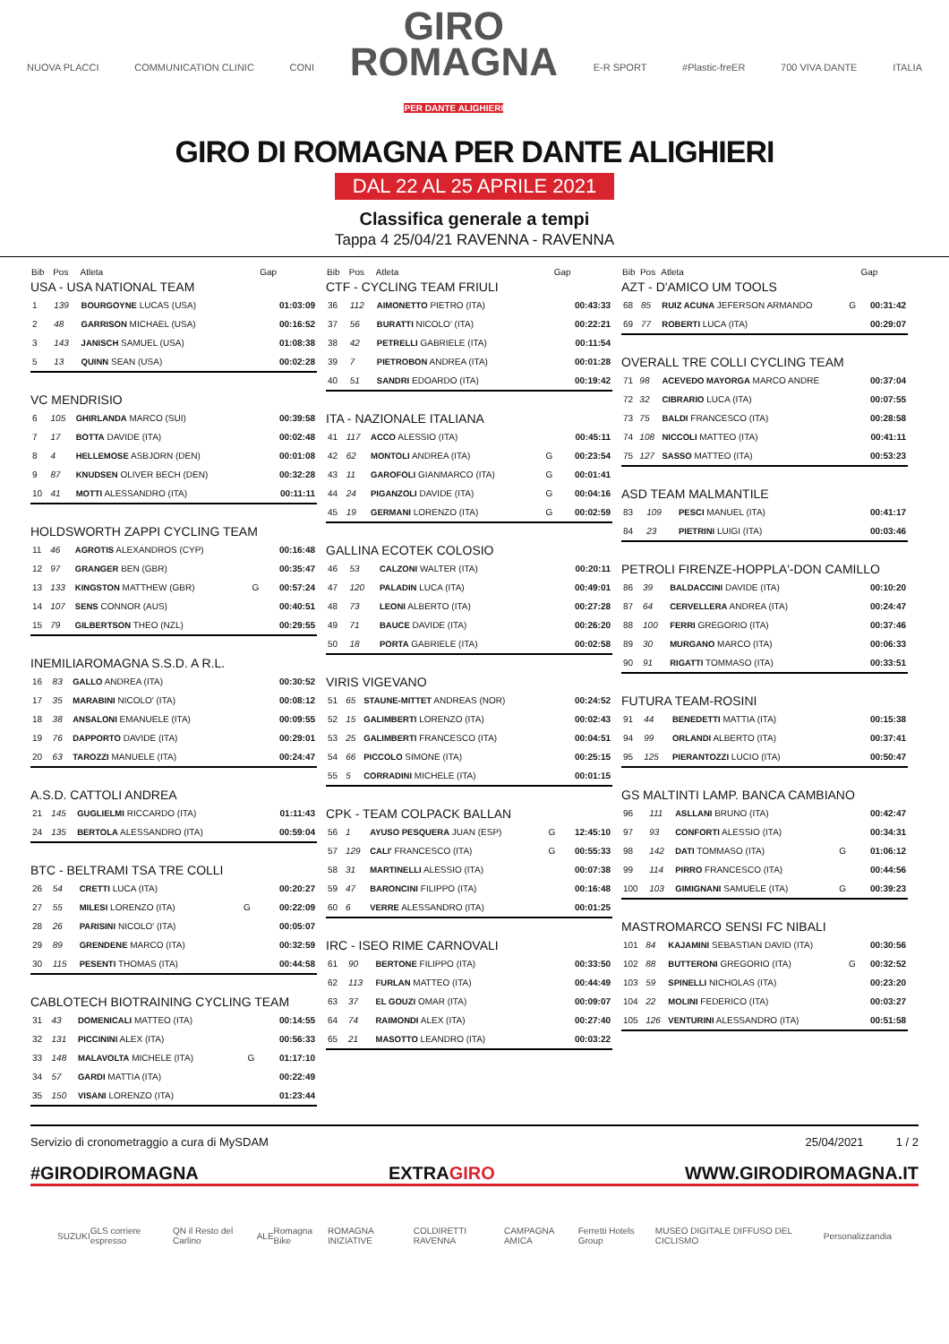NUOVA PLACCI COMMUNICATION CLINIC CONI GIRO
ROMAGNA
PER DANTE ALIGHIERI E-R SPORT #Plastic-freER 700 VIVA DANTE ITALIA
GIRO DI ROMAGNA PER DANTE ALIGHIERI
DAL 22 AL 25 APRILE 2021
Classifica generale a tempi
Tappa 4 25/04/21 RAVENNA - RAVENNA
| Bib | Pos | Atleta | | Gap |
| --- | --- | --- | --- | --- |
| USA - USA NATIONAL TEAM | | | | |
| 1 | 139 | BOURGOYNE LUCAS (USA) | | 01:03:09 |
| 2 | 48 | GARRISON MICHAEL (USA) | | 00:16:52 |
| 3 | 143 | JANISCH SAMUEL (USA) | | 01:08:38 |
| 5 | 13 | QUINN SEAN (USA) | | 00:02:28 |
| VC MENDRISIO | | | | |
| 6 | 105 | GHIRLANDA MARCO (SUI) | | 00:39:58 |
| 7 | 17 | BOTTA DAVIDE (ITA) | | 00:02:48 |
| 8 | 4 | HELLEMOSE ASBJORN (DEN) | | 00:01:08 |
| 9 | 87 | KNUDSEN OLIVER BECH (DEN) | | 00:32:28 |
| 10 | 41 | MOTTI ALESSANDRO (ITA) | | 00:11:11 |
| HOLDSWORTH ZAPPI CYCLING TEAM | | | | |
| 11 | 46 | AGROTIS ALEXANDROS (CYP) | | 00:16:48 |
| 12 | 97 | GRANGER BEN (GBR) | | 00:35:47 |
| 13 | 133 | KINGSTON MATTHEW (GBR) | G | 00:57:24 |
| 14 | 107 | SENS CONNOR (AUS) | | 00:40:51 |
| 15 | 79 | GILBERTSON THEO (NZL) | | 00:29:55 |
| INEMILIAROMAGNA S.S.D. A R.L. | | | | |
| 16 | 83 | GALLO ANDREA (ITA) | | 00:30:52 |
| 17 | 35 | MARABINI NICOLO' (ITA) | | 00:08:12 |
| 18 | 38 | ANSALONI EMANUELE (ITA) | | 00:09:55 |
| 19 | 76 | DAPPORTO DAVIDE (ITA) | | 00:29:01 |
| 20 | 63 | TAROZZI MANUELE (ITA) | | 00:24:47 |
| A.S.D. CATTOLI ANDREA | | | | |
| 21 | 145 | GUGLIELMI RICCARDO (ITA) | | 01:11:43 |
| 24 | 135 | BERTOLA ALESSANDRO (ITA) | | 00:59:04 |
| BTC - BELTRAMI TSA TRE COLLI | | | | |
| 26 | 54 | CRETTI LUCA (ITA) | | 00:20:27 |
| 27 | 55 | MILESI LORENZO (ITA) | G | 00:22:09 |
| 28 | 26 | PARISINI NICOLO' (ITA) | | 00:05:07 |
| 29 | 89 | GRENDENE MARCO (ITA) | | 00:32:59 |
| 30 | 115 | PESENTI THOMAS (ITA) | | 00:44:58 |
| CABLOTECH BIOTRAINING CYCLING TEAM | | | | |
| 31 | 43 | DOMENICALI MATTEO (ITA) | | 00:14:55 |
| 32 | 131 | PICCININI ALEX (ITA) | | 00:56:33 |
| 33 | 148 | MALAVOLTA MICHELE (ITA) | G | 01:17:10 |
| 34 | 57 | GARDI MATTIA (ITA) | | 00:22:49 |
| 35 | 150 | VISANI LORENZO (ITA) | | 01:23:44 |
| Bib | Pos | Atleta | | Gap |
| --- | --- | --- | --- | --- |
| CTF - CYCLING TEAM FRIULI | | | | |
| 36 | 112 | AIMONETTO PIETRO (ITA) | | 00:43:33 |
| 37 | 56 | BURATTI NICOLO' (ITA) | | 00:22:21 |
| 38 | 42 | PETRELLI GABRIELE (ITA) | | 00:11:54 |
| 39 | 7 | PIETROBON ANDREA (ITA) | | 00:01:28 |
| 40 | 51 | SANDRI EDOARDO (ITA) | | 00:19:42 |
| ITA - NAZIONALE ITALIANA | | | | |
| 41 | 117 | ACCO ALESSIO (ITA) | | 00:45:11 |
| 42 | 62 | MONTOLI ANDREA (ITA) | G | 00:23:54 |
| 43 | 11 | GAROFOLI GIANMARCO (ITA) | G | 00:01:41 |
| 44 | 24 | PIGANZOLI DAVIDE (ITA) | G | 00:04:16 |
| 45 | 19 | GERMANI LORENZO (ITA) | G | 00:02:59 |
| GALLINA ECOTEK COLOSIO | | | | |
| 46 | 53 | CALZONI WALTER (ITA) | | 00:20:11 |
| 47 | 120 | PALADIN LUCA (ITA) | | 00:49:01 |
| 48 | 73 | LEONI ALBERTO (ITA) | | 00:27:28 |
| 49 | 71 | BAUCE DAVIDE (ITA) | | 00:26:20 |
| 50 | 18 | PORTA GABRIELE (ITA) | | 00:02:58 |
| VIRIS VIGEVANO | | | | |
| 51 | 65 | STAUNE-MITTET ANDREAS (NOR) | | 00:24:52 |
| 52 | 15 | GALIMBERTI LORENZO (ITA) | | 00:02:43 |
| 53 | 25 | GALIMBERTI FRANCESCO (ITA) | | 00:04:51 |
| 54 | 66 | PICCOLO SIMONE (ITA) | | 00:25:15 |
| 55 | 5 | CORRADINI MICHELE (ITA) | | 00:01:15 |
| CPK - TEAM COLPACK BALLAN | | | | |
| 56 | 1 | AYUSO PESQUERA JUAN (ESP) | G | 12:45:10 |
| 57 | 129 | CALI' FRANCESCO (ITA) | G | 00:55:33 |
| 58 | 31 | MARTINELLI ALESSIO (ITA) | | 00:07:38 |
| 59 | 47 | BARONCINI FILIPPO (ITA) | | 00:16:48 |
| 60 | 6 | VERRE ALESSANDRO (ITA) | | 00:01:25 |
| IRC - ISEO RIME CARNOVALI | | | | |
| 61 | 90 | BERTONE FILIPPO (ITA) | | 00:33:50 |
| 62 | 113 | FURLAN MATTEO (ITA) | | 00:44:49 |
| 63 | 37 | EL GOUZI OMAR (ITA) | | 00:09:07 |
| 64 | 74 | RAIMONDI ALEX (ITA) | | 00:27:40 |
| 65 | 21 | MASOTTO LEANDRO (ITA) | | 00:03:22 |
| Bib | Pos | Atleta | | Gap |
| --- | --- | --- | --- | --- |
| AZT - D'AMICO UM TOOLS | | | | |
| 68 | 85 | RUIZ ACUNA JEFERSON ARMANDO | G | 00:31:42 |
| 69 | 77 | ROBERTI LUCA (ITA) | | 00:29:07 |
| OVERALL TRE COLLI CYCLING TEAM | | | | |
| 71 | 98 | ACEVEDO MAYORGA MARCO ANDRE | | 00:37:04 |
| 72 | 32 | CIBRARIO LUCA (ITA) | | 00:07:55 |
| 73 | 75 | BALDI FRANCESCO (ITA) | | 00:28:58 |
| 74 | 108 | NICCOLI MATTEO (ITA) | | 00:41:11 |
| 75 | 127 | SASSO MATTEO (ITA) | | 00:53:23 |
| ASD TEAM MALMANTILE | | | | |
| 83 | 109 | PESCI MANUEL (ITA) | | 00:41:17 |
| 84 | 23 | PIETRINI LUIGI (ITA) | | 00:03:46 |
| PETROLI FIRENZE-HOPPLA'-DON CAMILLO | | | | |
| 86 | 39 | BALDACCINI DAVIDE (ITA) | | 00:10:20 |
| 87 | 64 | CERVELLERA ANDREA (ITA) | | 00:24:47 |
| 88 | 100 | FERRI GREGORIO (ITA) | | 00:37:46 |
| 89 | 30 | MURGANO MARCO (ITA) | | 00:06:33 |
| 90 | 91 | RIGATTI TOMMASO (ITA) | | 00:33:51 |
| FUTURA TEAM-ROSINI | | | | |
| 91 | 44 | BENEDETTI MATTIA (ITA) | | 00:15:38 |
| 94 | 99 | ORLANDI ALBERTO (ITA) | | 00:37:41 |
| 95 | 125 | PIERANTOZZI LUCIO (ITA) | | 00:50:47 |
| GS MALTINTI LAMP. BANCA CAMBIANO | | | | |
| 96 | 111 | ASLLANI BRUNO (ITA) | | 00:42:47 |
| 97 | 93 | CONFORTI ALESSIO (ITA) | | 00:34:31 |
| 98 | 142 | DATI TOMMASO (ITA) | G | 01:06:12 |
| 99 | 114 | PIRRO FRANCESCO (ITA) | | 00:44:56 |
| 100 | 103 | GIMIGNANI SAMUELE (ITA) | G | 00:39:23 |
| MASTROMARCO SENSI FC NIBALI | | | | |
| 101 | 84 | KAJAMINI SEBASTIAN DAVID (ITA) | | 00:30:56 |
| 102 | 88 | BUTTERONI GREGORIO (ITA) | G | 00:32:52 |
| 103 | 59 | SPINELLI NICHOLAS (ITA) | | 00:23:20 |
| 104 | 22 | MOLINI FEDERICO (ITA) | | 00:03:27 |
| 105 | 126 | VENTURINI ALESSANDRO (ITA) | | 00:51:58 |
Servizio di cronometraggio a cura di MySDAM 25/04/2021 1 / 2
#GIRODIROMAGNA EXTRAGIRO WWW.GIRODIROMAGNA.IT
SUZUKI GLS corriere espresso QN il Resto del Carlino ALE Romagna Bike ROMAGNA INIZIATIVE COLDIRETTI RAVENNA CAMPAGNA AMICA Ferretti Hotels Group MUSEO DIGITALE DIFFUSO DEL CICLISMO Personalizzandia